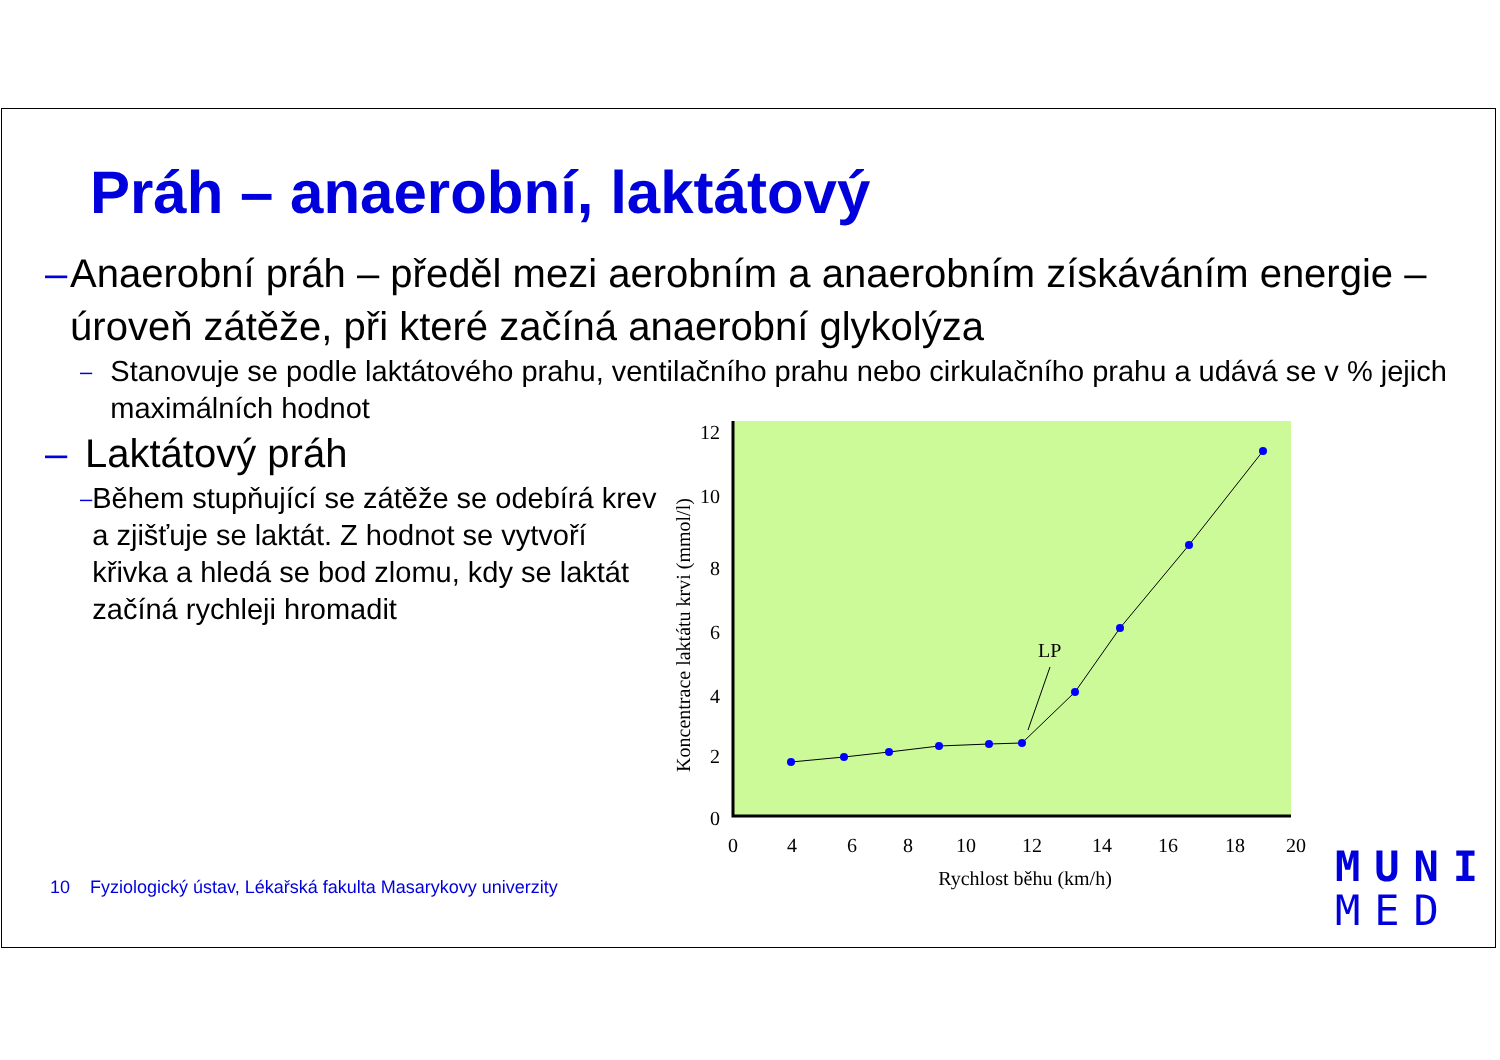Práh – anaerobní, laktátový
– Anaerobní práh – předěl mezi aerobním a anaerobním získáváním energie – úroveň zátěže, při které začíná anaerobní glykolýza
– Stanovuje se podle laktátového prahu, ventilačního prahu nebo cirkulačního prahu a udává se v % jejich maximálních hodnot
– Laktátový práh
– Během stupňující se zátěže se odebírá krev a zjišťuje se laktát. Z hodnot se vytvoří křivka a hledá se bod zlomu, kdy se laktát začíná rychleji hromadit
12
10
8
6
4
2
0
0
4
6
8
10
12
14
16
18
20
Rychlost běhu (km/h)
Koncentrace laktátu krvi (mmol/l)
LP
10 Fyziologický ústav, Lékařská fakulta Masarykovy univerzity
MUNI
MED